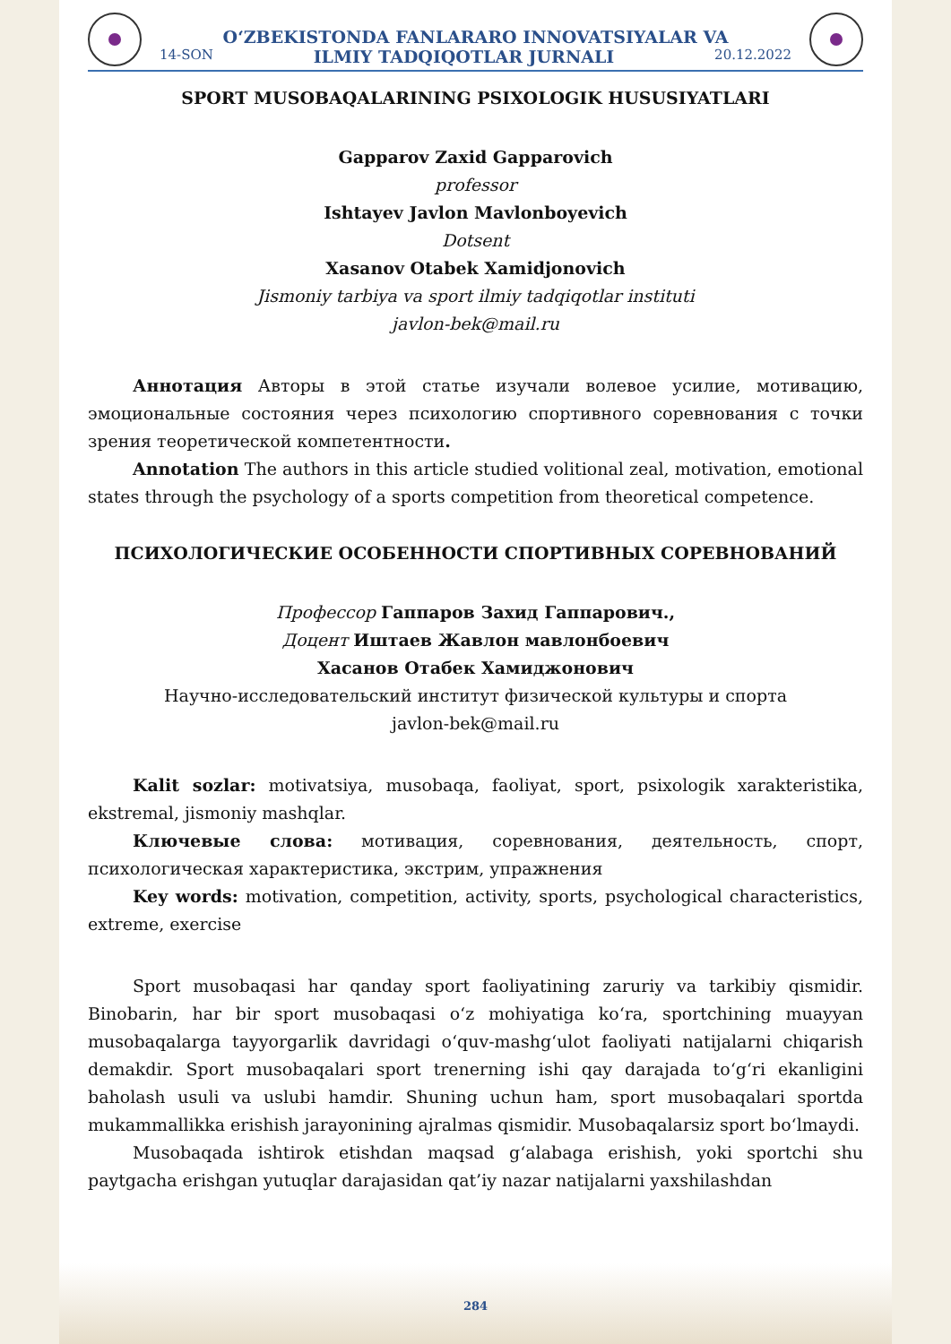O‘ZBEKISTONDA FANLARARO INNOVATSIYALAR VA
14-SON ILMIY TADQIQOTLAR JURNALI 20.12.2022
SPORT MUSOBAQALARINING PSIXOLOGIK HUSUSIYATLARI
Gapparov Zaxid Gapparovich
professor
Ishtayev Javlon Mavlonboyevich
Dotsent
Xasanov Otabek Xamidjonovich
Jismoniy tarbiya va sport ilmiy tadqiqotlar instituti
javlon-bek@mail.ru
Аннотация Авторы в этой статье изучали волевое усилие, мотивацию, эмоциональные состояния через психологию спортивного соревнования с точки зрения теоретической компетентности.
Annotation The authors in this article studied volitional zeal, motivation, emotional states through the psychology of a sports competition from theoretical competence.
ПСИХОЛОГИЧЕСКИЕ ОСОБЕННОСТИ СПОРТИВНЫХ СОРЕВНОВАНИЙ
Профессор Гаппаров Захид Гаппарович.,
Доцент Иштаев Жавлон мавлонбоевич
Хасанов Отабек Хамиджонович
Научно-исследовательский институт физической культуры и спорта
javlon-bek@mail.ru
Kalit sozlar: motivatsiya, musobaqa, faoliyat, sport, psixologik xarakteristika, ekstremal, jismoniy mashqlar.
Ключевые слова: мотивация, соревнования, деятельность, спорт, психологическая характеристика, экстрим, упражнения
Key words: motivation, competition, activity, sports, psychological characteristics, extreme, exercise
Sport musobaqasi har qanday sport faoliyatining zaruriy va tarkibiy qismidir. Binobarin, har bir sport musobaqasi o‘z mohiyatiga ko‘ra, sportchining muayyan musobaqalarga tayyorgarlik davridagi o‘quv-mashg‘ulot faoliyati natijalarni chiqarish demakdir. Sport musobaqalari sport trenerning ishi qay darajada to‘g‘ri ekanligini baholash usuli va uslubi hamdir. Shuning uchun ham, sport musobaqalari sportda mukammallikka erishish jarayonining ajralmas qismidir. Musobaqalarsiz sport bo‘lmaydi.
Musobaqada ishtirok etishdan maqsad g‘alabaga erishish, yoki sportchi shu paytgacha erishgan yutuqlar darajasidan qat’iy nazar natijalarni yaxshilashdan
284